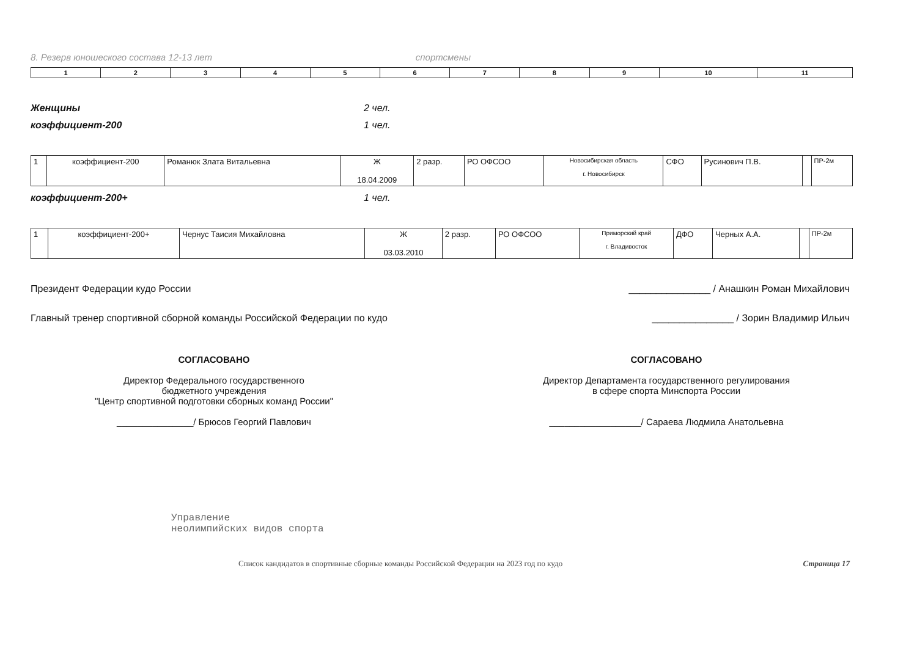8. Резерв юношеского состава 12-13 лет спортсмены
| 1 | 2 | 3 | 4 | 5 | 6 | 7 | 8 | 9 | 10 | 11 |
Женщины 2 чел.
коэффициент-200 1 чел.
| 1 | коэффициент-200 | Романюк Злата Витальевна | Ж 18.04.2009 | 2 разр. | РО ОФСОО | Новосибирская область г. Новосибирск | СФО | Русинович П.В. | | ПР-2м |
коэффициент-200+ 1 чел.
| 1 | коэффициент-200+ | Чернус Таисия Михайловна | Ж 03.03.2010 | 2 разр. | РО ОФСОО | Приморский край г. Владивосток | ДФО | Черных А.А. | | ПР-2м |
Президент Федерации кудо России _______________ / Анашкин Роман Михайлович
Главный тренер спортивной сборной команды Российской Федерации по кудо _______________ / Зорин Владимир Ильич
СОГЛАСОВАНО
Директор Федерального государственного
бюджетного учреждения
"Центр спортивной подготовки сборных команд России"
_______________/ Брюсов Георгий Павлович
СОГЛАСОВАНО
Директор Департамента государственного регулирования
в сфере спорта Минспорта России
__________________/ Сараева Людмила Анатольевна
Управление
неолимпийских видов спорта
Список кандидатов в спортивные сборные команды Российской Федерации на 2023 год по кудо Страница 17